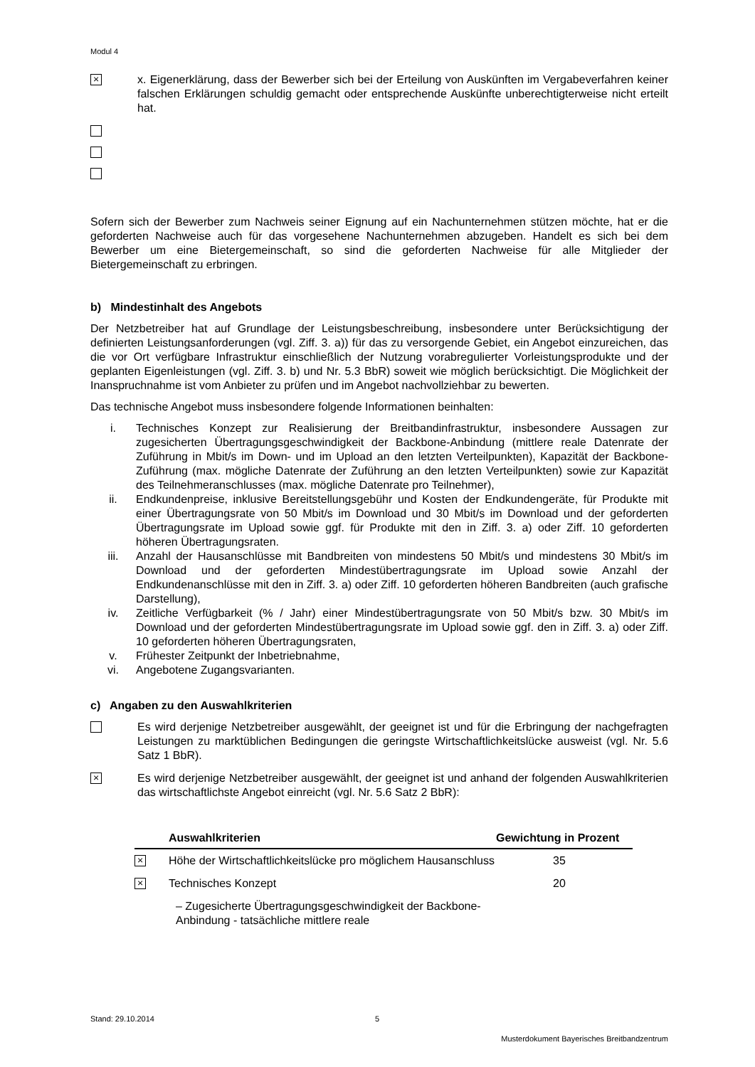Modul 4
×
x. Eigenerklärung, dass der Bewerber sich bei der Erteilung von Auskünften im Vergabeverfahren keiner falschen Erklärungen schuldig gemacht oder entsprechende Auskünfte unberechtigterweise nicht erteilt hat.
Sofern sich der Bewerber zum Nachweis seiner Eignung auf ein Nachunternehmen stützen möchte, hat er die geforderten Nachweise auch für das vorgesehene Nachunternehmen abzugeben. Handelt es sich bei dem Bewerber um eine Bietergemeinschaft, so sind die geforderten Nachweise für alle Mitglieder der Bietergemeinschaft zu erbringen.
b) Mindestinhalt des Angebots
Der Netzbetreiber hat auf Grundlage der Leistungsbeschreibung, insbesondere unter Berücksichtigung der definierten Leistungsanforderungen (vgl. Ziff. 3. a)) für das zu versorgende Gebiet, ein Angebot einzureichen, das die vor Ort verfügbare Infrastruktur einschließlich der Nutzung vorabregulierter Vorleistungsprodukte und der geplanten Eigenleistungen (vgl. Ziff. 3. b) und Nr. 5.3 BbR) soweit wie möglich berücksichtigt. Die Möglichkeit der Inanspruchnahme ist vom Anbieter zu prüfen und im Angebot nachvollziehbar zu bewerten.
Das technische Angebot muss insbesondere folgende Informationen beinhalten:
i. Technisches Konzept zur Realisierung der Breitbandinfrastruktur, insbesondere Aussagen zur zugesicherten Übertragungsgeschwindigkeit der Backbone-Anbindung (mittlere reale Datenrate der Zuführung in Mbit/s im Down- und im Upload an den letzten Verteilpunkten), Kapazität der Backbone-Zuführung (max. mögliche Datenrate der Zuführung an den letzten Verteilpunkten) sowie zur Kapazität des Teilnehmeranschlusses (max. mögliche Datenrate pro Teilnehmer),
ii. Endkundenpreise, inklusive Bereitstellungsgebühr und Kosten der Endkundengeräte, für Produkte mit einer Übertragungsrate von 50 Mbit/s im Download und 30 Mbit/s im Download und der geforderten Übertragungsrate im Upload sowie ggf. für Produkte mit den in Ziff. 3. a) oder Ziff. 10 geforderten höheren Übertragungsraten.
iii. Anzahl der Hausanschlüsse mit Bandbreiten von mindestens 50 Mbit/s und mindestens 30 Mbit/s im Download und der geforderten Mindestübertragungsrate im Upload sowie Anzahl der Endkundenanschlüsse mit den in Ziff. 3. a) oder Ziff. 10 geforderten höheren Bandbreiten (auch grafische Darstellung),
iv. Zeitliche Verfügbarkeit (% / Jahr) einer Mindestübertragungsrate von 50 Mbit/s bzw. 30 Mbit/s im Download und der geforderten Mindestübertragungsrate im Upload sowie ggf. den in Ziff. 3. a) oder Ziff. 10 geforderten höheren Übertragungsraten,
v. Frühester Zeitpunkt der Inbetriebnahme,
vi. Angebotene Zugangsvarianten.
c) Angaben zu den Auswahlkriterien
Es wird derjenige Netzbetreiber ausgewählt, der geeignet ist und für die Erbringung der nachgefragten Leistungen zu marktüblichen Bedingungen die geringste Wirtschaftlichkeitslücke ausweist (vgl. Nr. 5.6 Satz 1 BbR).
×
Es wird derjenige Netzbetreiber ausgewählt, der geeignet ist und anhand der folgenden Auswahlkriterien das wirtschaftlichste Angebot einreicht (vgl. Nr. 5.6 Satz 2 BbR):
| | Auswahlkriterien | Gewichtung in Prozent |
| --- | --- | --- |
| × | Höhe der Wirtschaftlichkeitslücke pro möglichem Hausanschluss | 35 |
| × | Technisches Konzept | 20 |
| | – Zugesicherte Übertragungsgeschwindigkeit der Backbone-Anbindung - tatsächliche mittlere reale | |
Stand: 29.10.2014
5
Musterdokument Bayerisches Breitbandzentrum